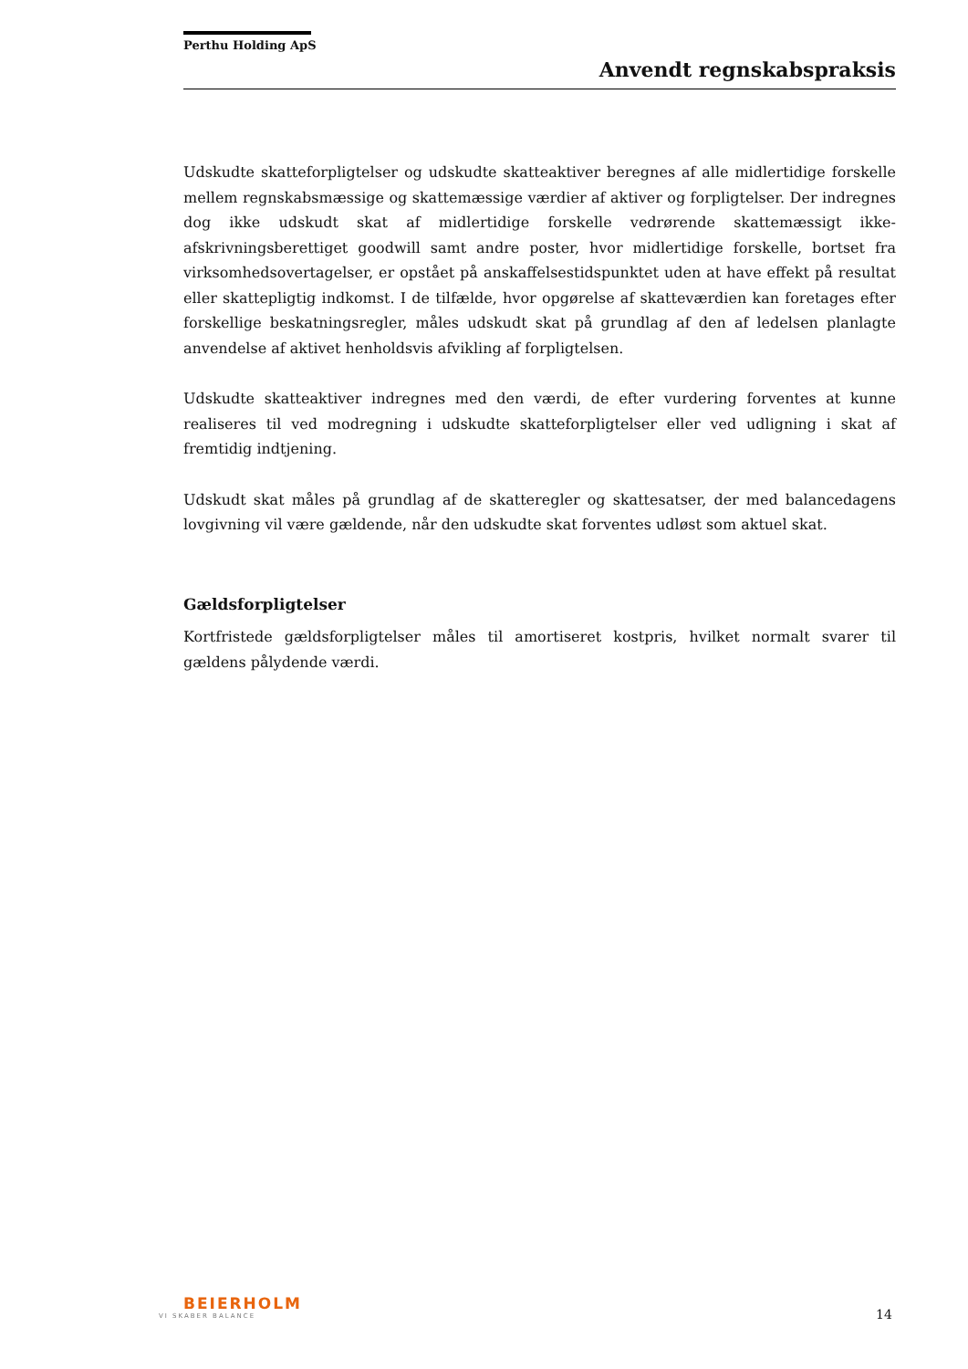Perthu Holding ApS
Anvendt regnskabspraksis
Udskudte skatteforpligtelser og udskudte skatteaktiver beregnes af alle midlertidige forskelle mellem regnskabsmæssige og skattemæssige værdier af aktiver og forpligtelser. Der indregnes dog ikke udskudt skat af midlertidige forskelle vedrørende skattemæssigt ikke-afskrivningsberettiget goodwill samt andre poster, hvor midlertidige forskelle, bortset fra virksomhedsovertagelser, er opstået på anskaffelsestidspunktet uden at have effekt på resultat eller skattepligtig indkomst. I de tilfælde, hvor opgørelse af skatteværdien kan foretages efter forskellige beskatningsregler, måles udskudt skat på grundlag af den af ledelsen planlagte anvendelse af aktivet henholdsvis afvikling af forpligtelsen.
Udskudte skatteaktiver indregnes med den værdi, de efter vurdering forventes at kunne realiseres til ved modregning i udskudte skatteforpligtelser eller ved udligning i skat af fremtidig indtjening.
Udskudt skat måles på grundlag af de skatteregler og skattesatser, der med balancedagens lovgivning vil være gældende, når den udskudte skat forventes udløst som aktuel skat.
Gældsforpligtelser
Kortfristede gældsforpligtelser måles til amortiseret kostpris, hvilket normalt svarer til gældens pålydende værdi.
BEIERHOLM
VI SKABER BALANCE
14